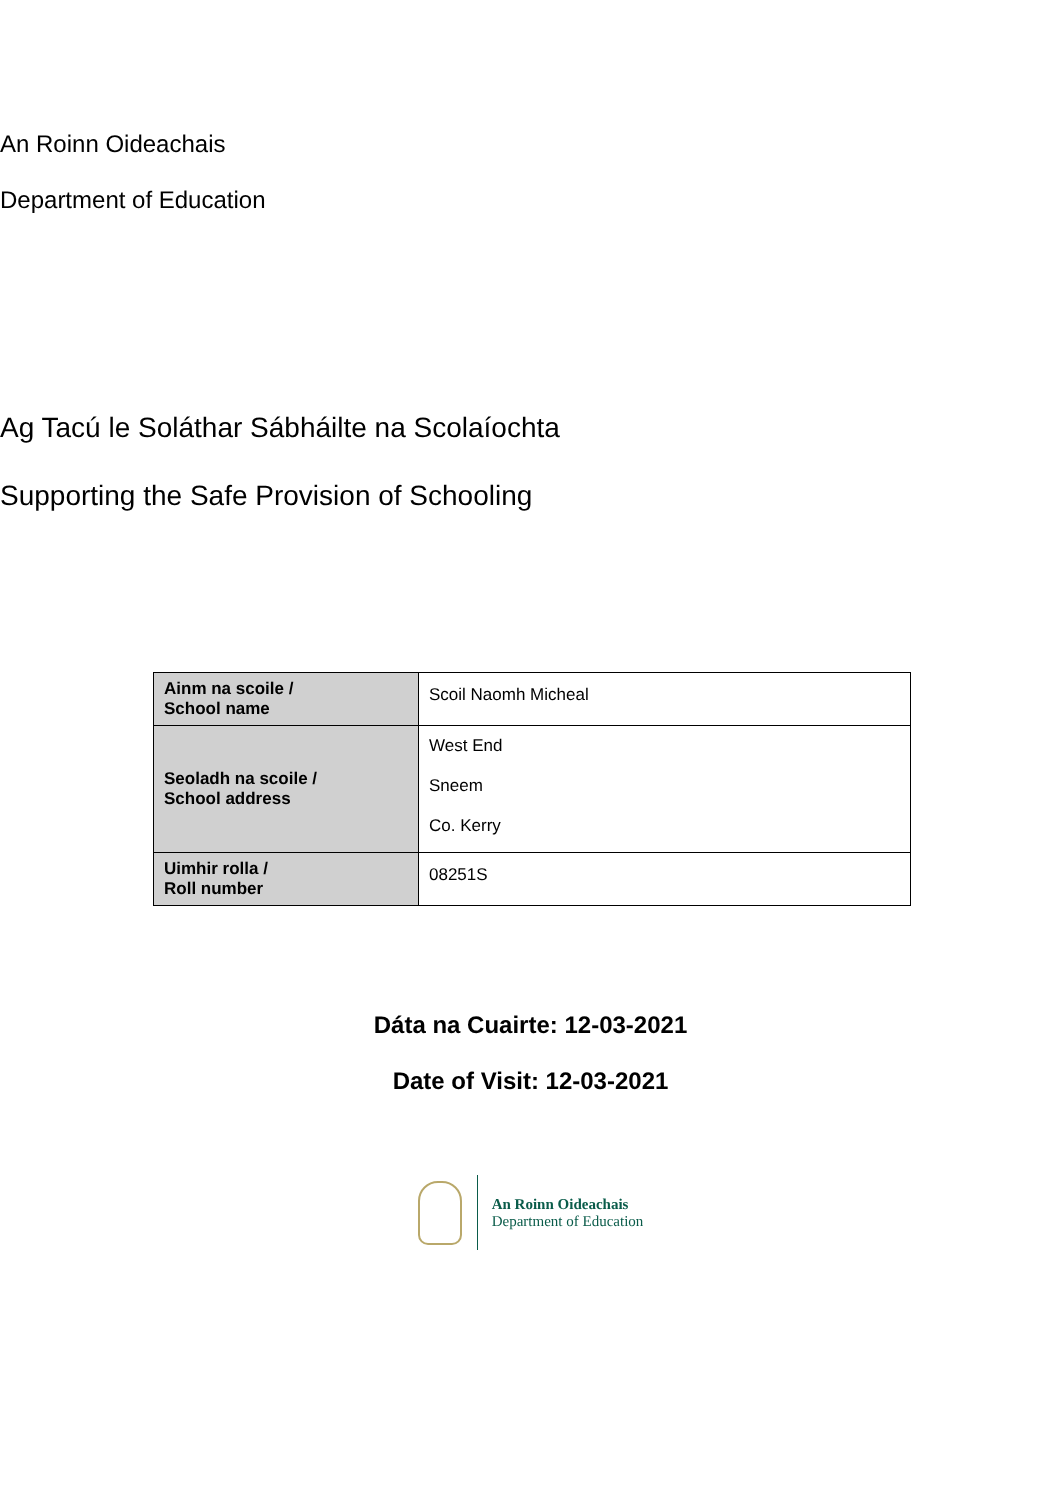An Roinn Oideachais
Department of Education
Ag Tacú le Soláthar Sábháilte na Scolaíochta
Supporting the Safe Provision of Schooling
| Ainm na scoile / School name | Scoil Naomh Micheal |
| Seoladh na scoile / School address | West End Sneem Co. Kerry |
| Uimhir rolla / Roll number | 08251S |
Dáta na Cuairte: 12-03-2021
Date of Visit: 12-03-2021
An Roinn Oideachais
Department of Education